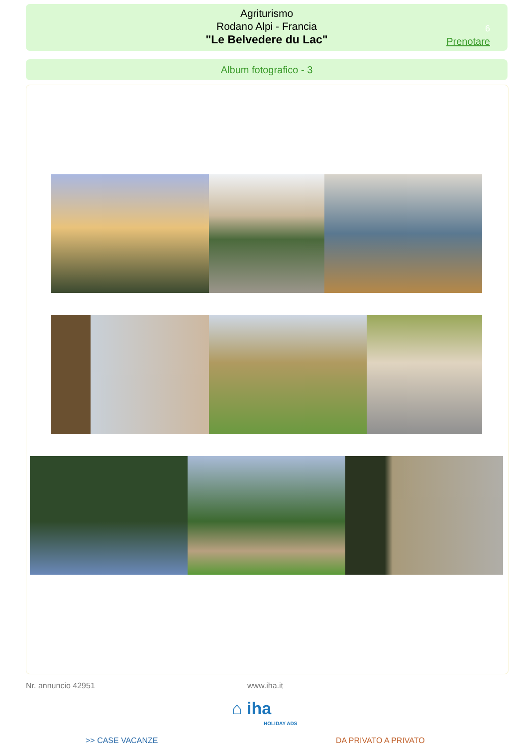Agriturismo
Rodano Alpi - Francia
"Le Belvedere du Lac"
6
Prenotare
Album fotografico - 3
Nr. annuncio 42951 www.iha.it
⌂ iha
HOLIDAY ADS
>> CASE VACANZE DA PRIVATO A PRIVATO